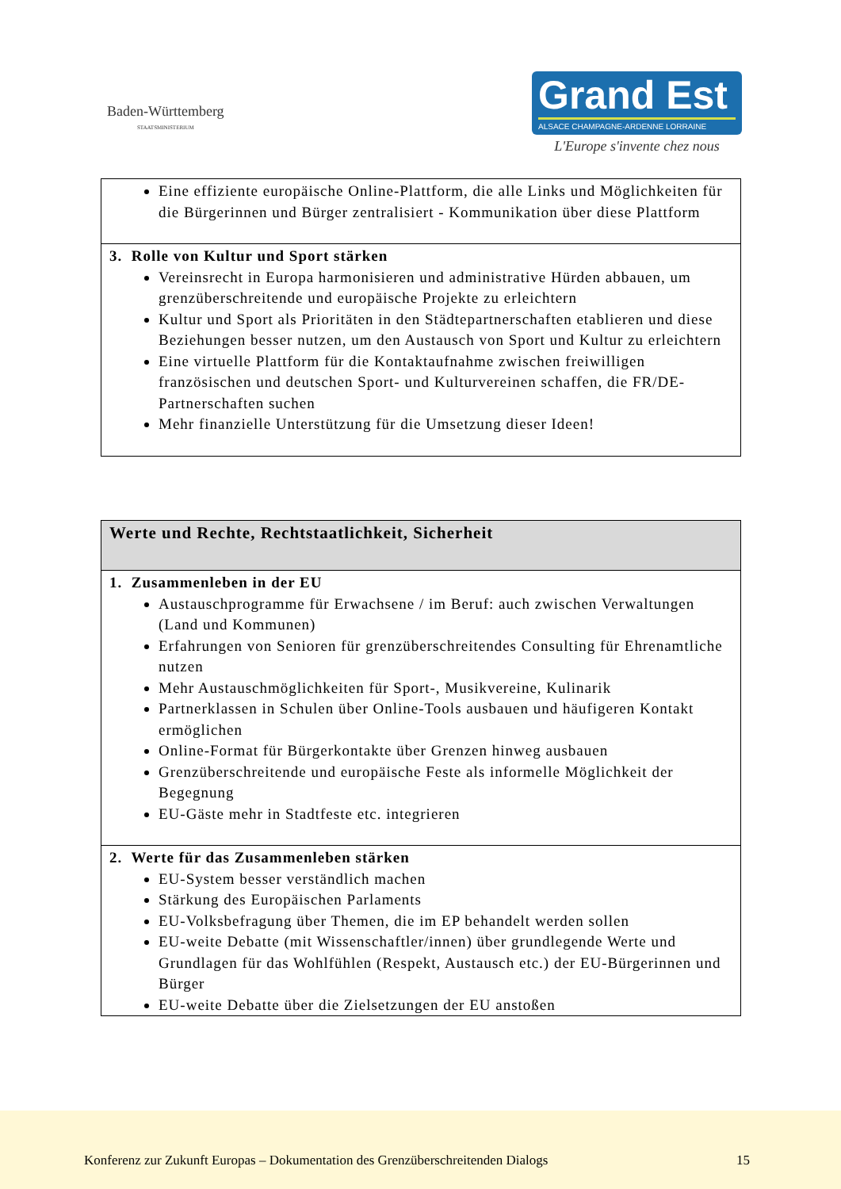Baden-Württemberg
STAATSMINISTERIUM
Grand Est
ALSACE CHAMPAGNE-ARDENNE LORRAINE
L'Europe s'invente chez nous
| Eine effiziente europäische Online-Plattform, die alle Links und Möglichkeiten für die Bürgerinnen und Bürger zentralisiert - Kommunikation über diese Plattform |
| 3. Rolle von Kultur und Sport stärken Vereinsrecht in Europa harmonisieren und administrative Hürden abbauen, um grenzüberschreitende und europäische Projekte zu erleichtern Kultur und Sport als Prioritäten in den Städtepartnerschaften etablieren und diese Beziehungen besser nutzen, um den Austausch von Sport und Kultur zu erleichtern Eine virtuelle Plattform für die Kontaktaufnahme zwischen freiwilligen französischen und deutschen Sport- und Kulturvereinen schaffen, die FR/DE-Partnerschaften suchen Mehr finanzielle Unterstützung für die Umsetzung dieser Ideen! |
| Werte und Rechte, Rechtstaatlichkeit, Sicherheit |
| --- |
| 1. Zusammenleben in der EU Austauschprogramme für Erwachsene / im Beruf: auch zwischen Verwaltungen (Land und Kommunen) Erfahrungen von Senioren für grenzüberschreitendes Consulting für Ehrenamtliche nutzen Mehr Austauschmöglichkeiten für Sport-, Musikvereine, Kulinarik Partnerklassen in Schulen über Online-Tools ausbauen und häufigeren Kontakt ermöglichen Online-Format für Bürgerkontakte über Grenzen hinweg ausbauen Grenzüberschreitende und europäische Feste als informelle Möglichkeit der Begegnung EU-Gäste mehr in Stadtfeste etc. integrieren |
| 2. Werte für das Zusammenleben stärken EU-System besser verständlich machen Stärkung des Europäischen Parlaments EU-Volksbefragung über Themen, die im EP behandelt werden sollen EU-weite Debatte (mit Wissenschaftler/innen) über grundlegende Werte und Grundlagen für das Wohlfühlen (Respekt, Austausch etc.) der EU-Bürgerinnen und Bürger EU-weite Debatte über die Zielsetzungen der EU anstoßen |
Konferenz zur Zukunft Europas – Dokumentation des Grenzüberschreitenden Dialogs 15